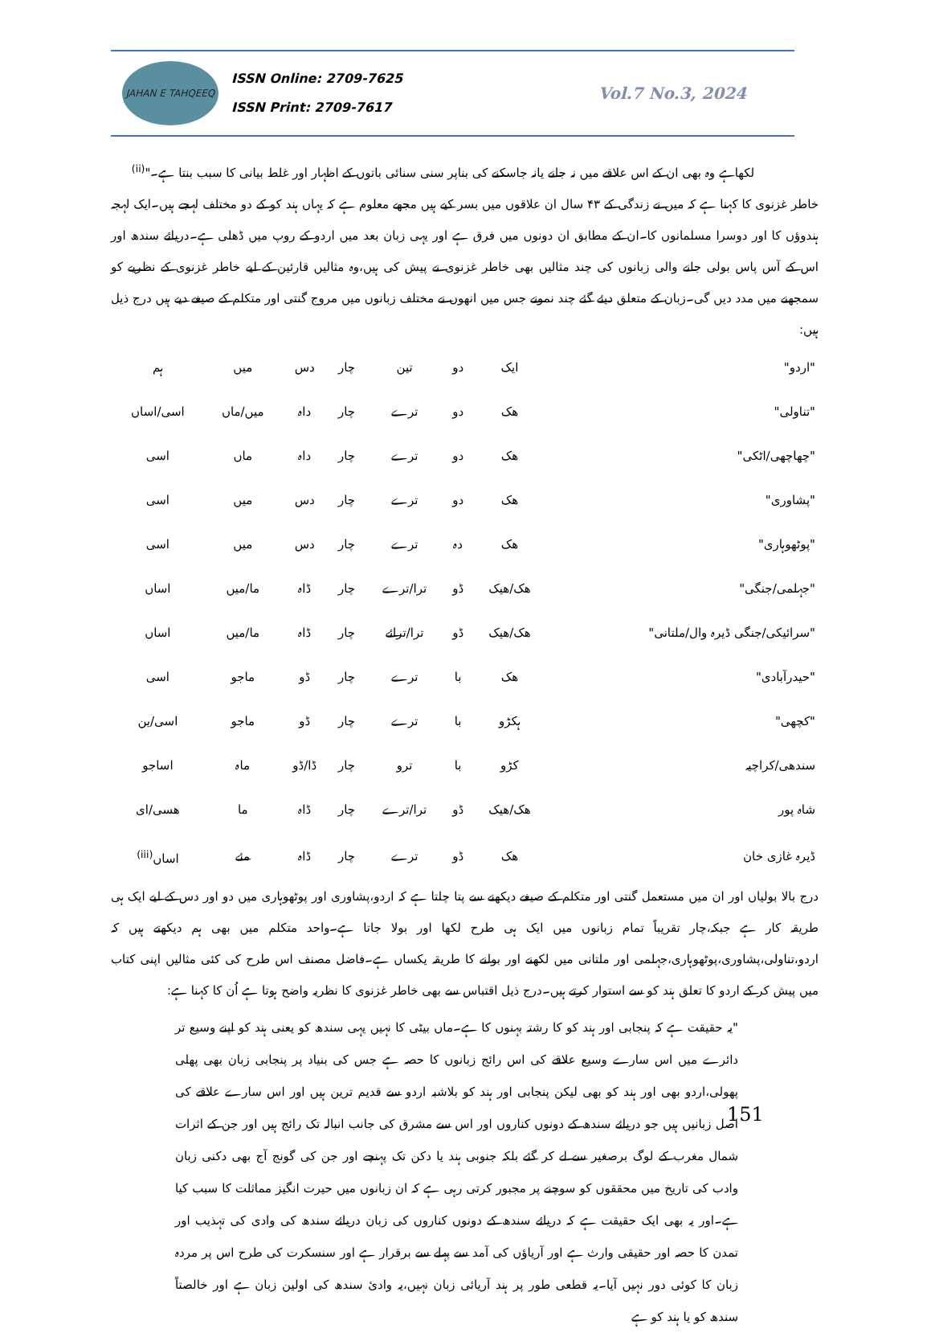JAHAN E TAHQEEQ
ISSN Online: 2709-7625
ISSN Print: 2709-7617
Vol.7 No.3, 2024
لکھاہے وہ بھی ان کے اس علاقے میں نہ جانے یانہ جاسکنے کی بناپر سنی سنائی باتوں کے اظہار اور غلط بیانی کا سبب بنتا ہے۔"<sup>(ii)</sup>
خاطر غزنوی کا کہنا ہے کہ میں نے زندگی کے ۴۳ سال ان علاقوں میں بسر کیے ہیں مجھے معلوم ہے کہ یہاں ہند کو کے دو مختلف لہجے ہیں۔ایک لہجہ ہندوؤں کا اور دوسرا مسلمانوں کا۔ان کے مطابق ان دونوں میں فرق ہے اور یہی زبان بعد میں اردو کے روپ میں ڈھلی ہے۔دریائے سندھ اور اس کے آس پاس بولی جانے والی زبانوں کی چند مثالیں بھی خاطر غزنوی نے پیش کی ہیں،وہ مثالیں قارئین کے لیے خاطر غزنوی کے نظریے کو سمجھنے میں مدد دیں گی۔زبان کے متعلق دیئے گئے چند نمونے جس میں انھوں نے مختلف زبانوں میں مروج گنتی اور متکلم کے صیغے دیے ہیں درج ذیل ہیں:
| "اردو" | ایک | دو | تین | چار | دس | میں | ہم |
| "تناولی" | ھک | دو | ترے | چار | داہ | میں/ماں | اسی/اساں |
| "چھاچھی/اٹکی" | ھک | دو | ترے | چار | داہ | ماں | اسی |
| "پشاوری" | ھک | دو | ترے | چار | دس | میں | اسی |
| "پوٹھوہاری" | ھک | دہ | ترے | چار | دس | میں | اسی |
| "جہلمی/جنگی" | ھک/ھیک | ڈو | ترا/ترے | چار | ڈاہ | ما/میں | اساں |
| "سرائیکی/جنگی ڈیرہ وال/ملتانی" | ھک/ھیک | ڈو | ترا/ترائے | چار | ڈاہ | ما/میں | اساں |
| "حیدرآبادی" | ھک | با | ترے | چار | ڈو | ماجو | اسی |
| "کچھی" | ہکڑو | با | ترے | چار | ڈو | ماجو | اسی/ین |
| سندھی/کراچیہ | کڑو | با | ترو | چار | ڈا/ڈو | ماہ | اساجو |
| شاہ پور | ھک/ھیک | ڈو | ترا/ترے | چار | ڈاہ | ما | ھسی/ای |
| ڈیرہ غازی خان | ھک | ڈو | ترے | چار | ڈاہ | مئے | اساں<sup>(iii)</sup> |
درج بالا بولیاں اور ان میں مستعمل گنتی اور متکلم کے صیغے دیکھنے سے پتا چلتا ہے کہ اردو،پشاوری اور پوٹھوہاری میں دو اور دس کے لیے ایک ہی طریقہ کار ہے جبکہ،چار تقریباً تمام زبانوں میں ایک ہی طرح لکھا اور بولا جاتا ہے۔واحد متکلم میں بھی ہم دیکھتے ہیں کہ اردو،تناولی،پشاوری،پوٹھوہاری،جہلمی اور ملتانی میں لکھنے اور بولنے کا طریقہ یکساں ہے۔فاضل مصنف اس طرح کی کئی مثالیں اپنی کتاب میں پیش کر کے اردو کا تعلق ہند کو سے استوار کرتے ہیں۔درج ذیل اقتباس سے بھی خاطر غزنوی کا نظریہ واضح ہوتا ہے اُن کا کہنا ہے:
"یہ حقیقت ہے کہ پنجابی اور ہند کو کا رشتہ بہنوں کا ہے۔ماں بیٹی کا نہیں یہی سندھ کو یعنی ہند کو اپنے وسیع تر دائرے میں اس سارے وسیع علاقے کی اس رائج زبانوں کا حصہ ہے جس کی بنیاد پر پنجابی زبان بھی پھلی پھولی،اردو بھی اور ہند کو بھی لیکن پنجابی اور ہند کو بلاشبہ اردو سے قدیم ترین ہیں اور اس سارے علاقے کی اصل زبانیں ہیں جو دریائے سندھ کے دونوں کناروں اور اس سے مشرق کی جانب انبالہ تک رائج ہیں اور جن کے اثرات شمال مغرب کے لوگ برصغیر سے لے کر گئے بلکہ جنوبی ہند یا دکن تک پہنچے اور جن کی گونج آج بھی دکنی زبان وادب کی تاریخ میں محققوں کو سوچنے پر مجبور کرتی رہی ہے کہ ان زبانوں میں حیرت انگیز مماثلت کا سبب کیا ہے۔اور یہ بھی ایک حقیقت ہے کہ دریائے سندھ کے دونوں کناروں کی زبان دریائے سندھ کی وادی کی تہذیب اور تمدن کا حصہ اور حقیقی وارث ہے اور آریاؤں کی آمد سے پہلے سے برقرار ہے اور سنسکرت کی طرح اس پر مردہ زبان کا کوئی دور نہیں آیا۔یہ قطعی طور پر ہند آریائی زبان نہیں،یہ وادیٔ سندھ کی اولین زبان ہے اور خالصتاً سندھ کو یا ہند کو ہے
151